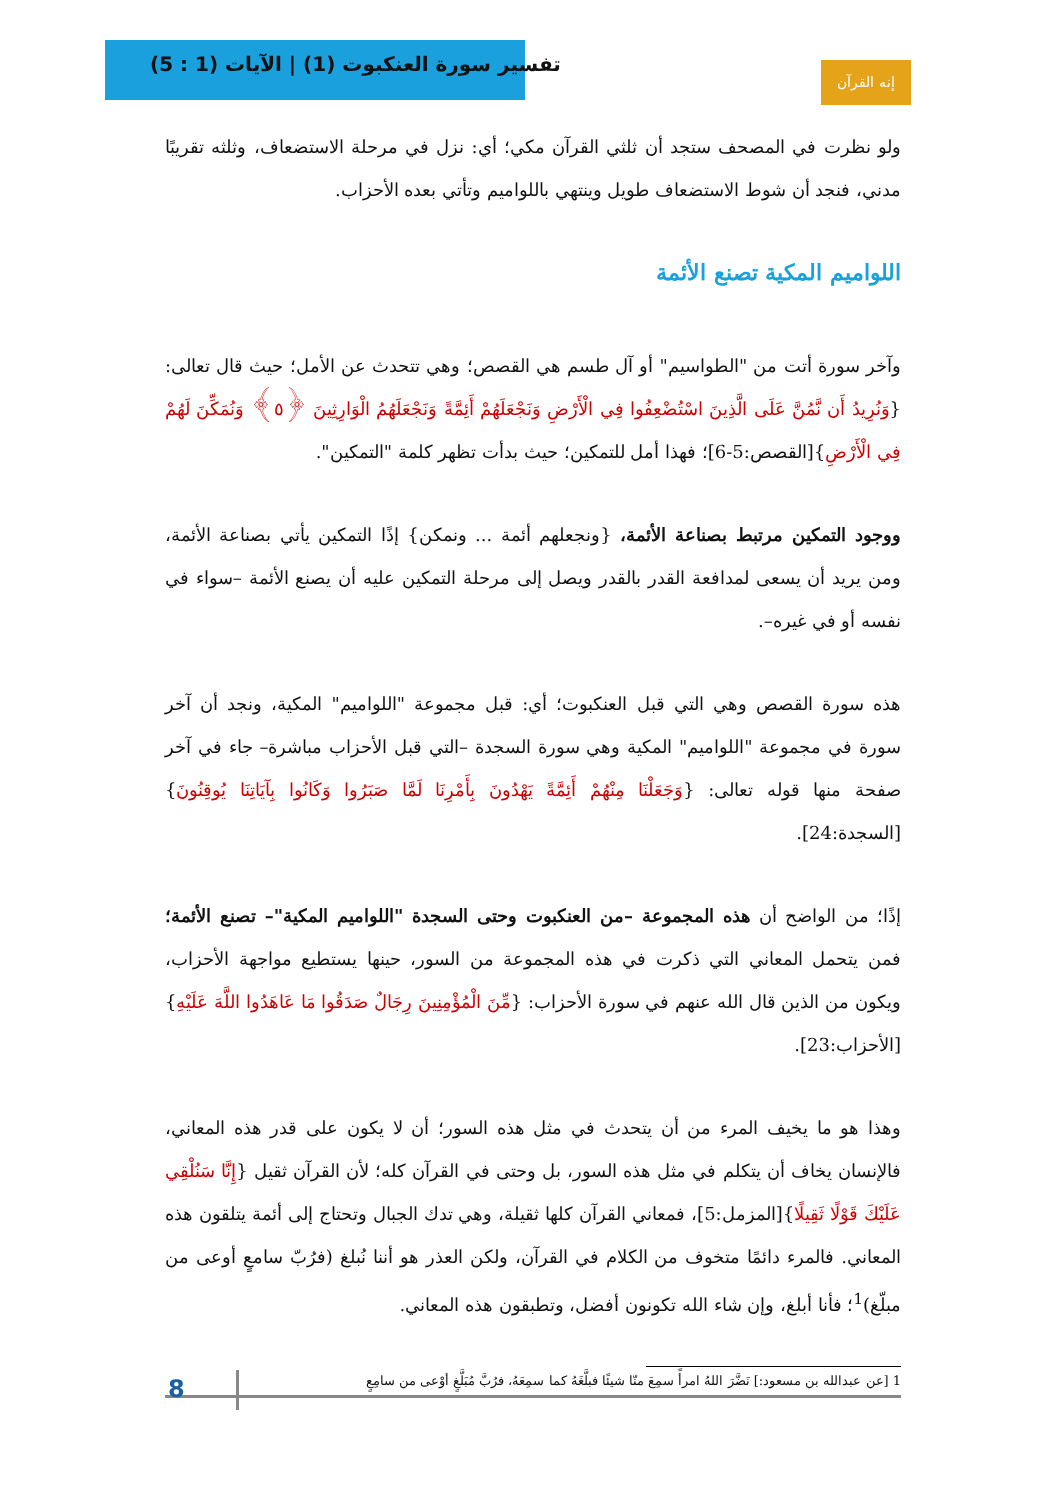تفسير سورة العنكبوت (1) | الآيات (1 : 5)
إنه القرآن
ولو نظرت في المصحف ستجد أن ثلثي القرآن مكي؛ أي: نزل في مرحلة الاستضعاف، وثلثه تقريبًا مدني، فنجد أن شوط الاستضعاف طويل وينتهي باللواميم وتأتي بعده الأحزاب.
اللواميم المكية تصنع الأئمة
وآخر سورة أتت من "الطواسيم" أو آل طسم هي القصص؛ وهي تتحدث عن الأمل؛ حيث قال تعالى: {وَنُرِيدُ أَن نَّمُنَّ عَلَى الَّذِينَ اسْتُضْعِفُوا فِي الْأَرْضِ وَنَجْعَلَهُمْ أَئِمَّةً وَنَجْعَلَهُمُ الْوَارِثِينَ ﴿٥﴾ وَنُمَكِّنَ لَهُمْ فِي الْأَرْضِ}[القصص:5-6]؛ فهذا أمل للتمكين؛ حيث بدأت تظهر كلمة "التمكين".
ووجود التمكين مرتبط بصناعة الأئمة، {ونجعلهم أئمة ... ونمكن} إذًا التمكين يأتي بصناعة الأئمة، ومن يريد أن يسعى لمدافعة القدر بالقدر ويصل إلى مرحلة التمكين عليه أن يصنع الأئمة –سواء في نفسه أو في غيره–.
هذه سورة القصص وهي التي قبل العنكبوت؛ أي: قبل مجموعة "اللواميم" المكية، ونجد أن آخر سورة في مجموعة "اللواميم" المكية وهي سورة السجدة –التي قبل الأحزاب مباشرة– جاء في آخر صفحة منها قوله تعالى: {وَجَعَلْنَا مِنْهُمْ أَئِمَّةً يَهْدُونَ بِأَمْرِنَا لَمَّا صَبَرُوا وَكَانُوا بِآيَاتِنَا يُوقِنُونَ}[السجدة:24].
إذًا؛ من الواضح أن هذه المجموعة –من العنكبوت وحتى السجدة "اللواميم المكية"– تصنع الأئمة؛ فمن يتحمل المعاني التي ذكرت في هذه المجموعة من السور، حينها يستطيع مواجهة الأحزاب، ويكون من الذين قال الله عنهم في سورة الأحزاب: {مِّنَ الْمُؤْمِنِينَ رِجَالٌ صَدَقُوا مَا عَاهَدُوا اللَّهَ عَلَيْهِ}[الأحزاب:23].
وهذا هو ما يخيف المرء من أن يتحدث في مثل هذه السور؛ أن لا يكون على قدر هذه المعاني، فالإنسان يخاف أن يتكلم في مثل هذه السور، بل وحتى في القرآن كله؛ لأن القرآن ثقيل {إِنَّا سَنُلْقِي عَلَيْكَ قَوْلًا ثَقِيلًا}[المزمل:5]، فمعاني القرآن كلها ثقيلة، وهي تدك الجبال وتحتاج إلى أئمة يتلقون هذه المعاني. فالمرء دائمًا متخوف من الكلام في القرآن، ولكن العذر هو أننا نُبلغ (فرُبّ سامعٍ أوعى من مبلّغ)<sup>1</sup>؛ فأنا أبلغ، وإن شاء الله تكونون أفضل، وتطبقون هذه المعاني.
1 [عن عبدالله بن مسعود:] نَضَّرَ اللهُ امرأً سمِعَ منّا شيئًا فبلَّغَهُ كما سمِعَهُ، فرُبَّ مُبَلَّغٍ أوْعى من سامِعٍ
8